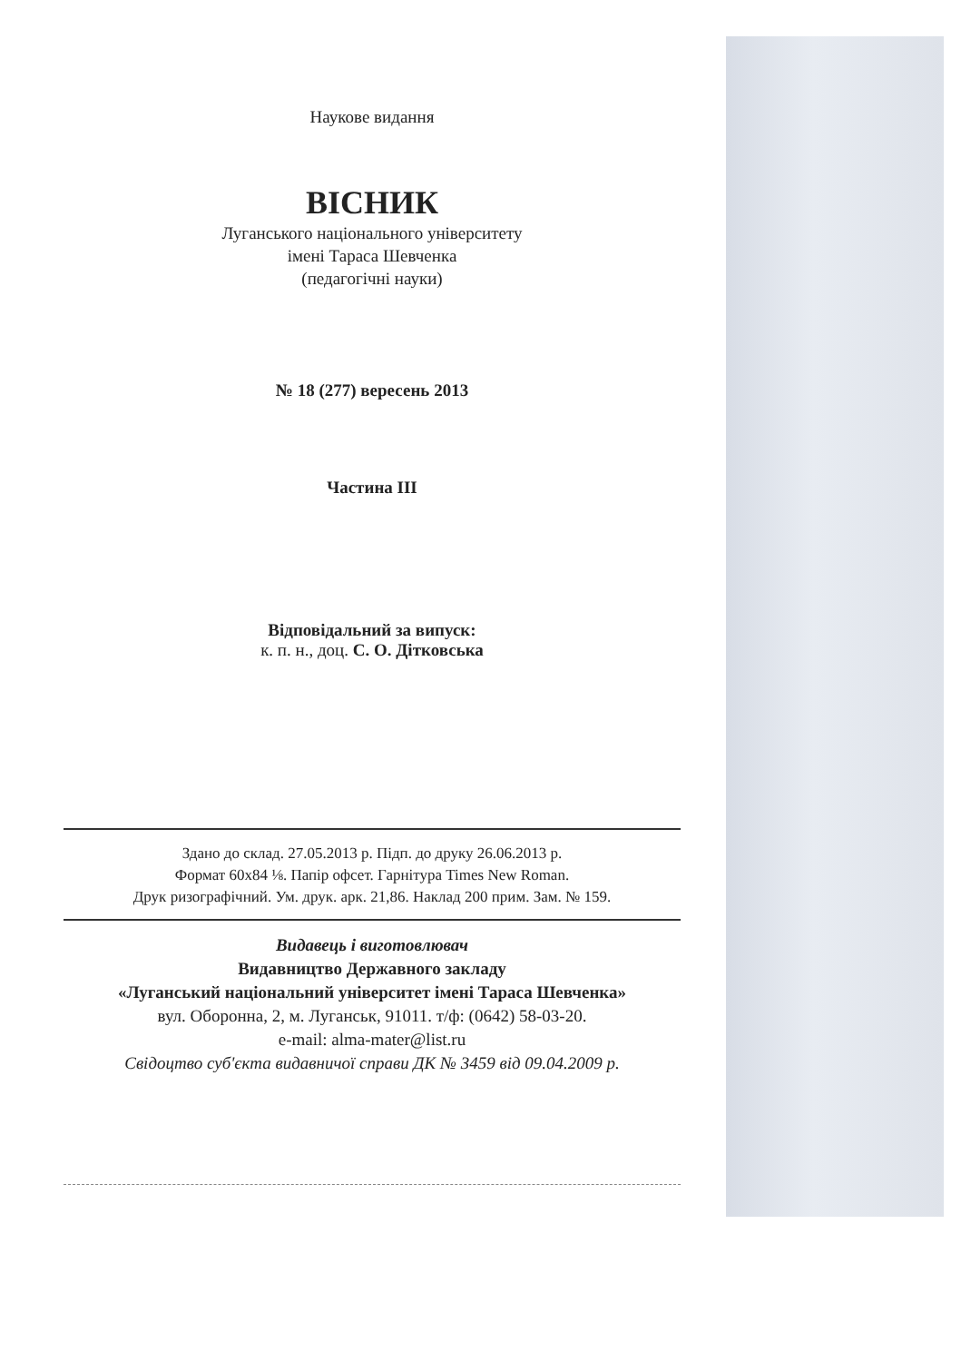Наукове видання
ВІСНИК
Луганського національного університету
імені Тараса Шевченка
(педагогічні науки)
№ 18 (277) вересень 2013
Частина ІІІ
Відповідальний за випуск:
к. п. н., доц. С. О. Дітковська
Здано до склад. 27.05.2013 р. Підп. до друку 26.06.2013 р.
Формат 60x84 ⅛. Папір офсет. Гарнітура Times New Roman.
Друк ризографічний. Ум. друк. арк. 21,86. Наклад 200 прим. Зам. № 159.
Видавець і виготовлювач
Видавництво Державного закладу
«Луганський національний університет імені Тараса Шевченка»
вул. Оборонна, 2, м. Луганськ, 91011. т/ф: (0642) 58-03-20.
e-mail: alma-mater@list.ru
Свідоцтво суб'єкта видавничої справи ДК № 3459 від 09.04.2009 р.